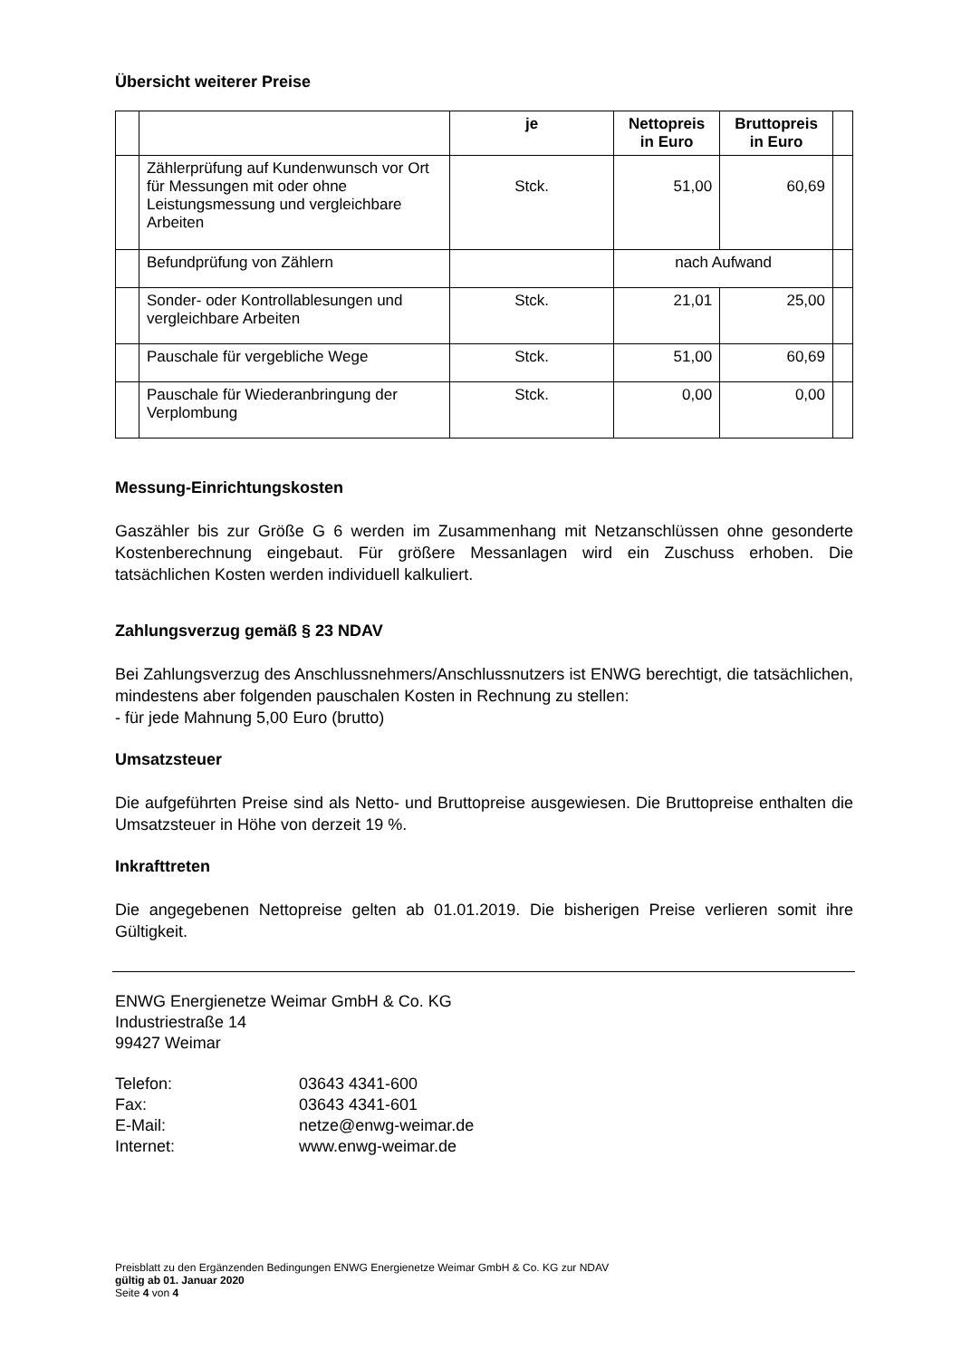Übersicht weiterer Preise
| | | je | Nettopreis in Euro | Bruttopreis in Euro | |
| --- | --- | --- | --- | --- | --- |
| | Zählerprüfung auf Kundenwunsch vor Ort für Messungen mit oder ohne Leistungsmessung und vergleichbare Arbeiten | Stck. | 51,00 | 60,69 | |
| | Befundprüfung von Zählern | | nach Aufwand | | |
| | Sonder- oder Kontrollablesungen und vergleichbare Arbeiten | Stck. | 21,01 | 25,00 | |
| | Pauschale für vergebliche Wege | Stck. | 51,00 | 60,69 | |
| | Pauschale für Wiederanbringung der Verplombung | Stck. | 0,00 | 0,00 | |
Messung-Einrichtungskosten
Gaszähler bis zur Größe G 6 werden im Zusammenhang mit Netzanschlüssen ohne gesonderte Kostenberechnung eingebaut. Für größere Messanlagen wird ein Zuschuss erhoben. Die tatsächlichen Kosten werden individuell kalkuliert.
Zahlungsverzug gemäß § 23 NDAV
Bei Zahlungsverzug des Anschlussnehmers/Anschlussnutzers ist ENWG berechtigt, die tatsächlichen, mindestens aber folgenden pauschalen Kosten in Rechnung zu stellen:
- für jede Mahnung 5,00 Euro (brutto)
Umsatzsteuer
Die aufgeführten Preise sind als Netto- und Bruttopreise ausgewiesen. Die Bruttopreise enthalten die Umsatzsteuer in Höhe von derzeit 19 %.
Inkrafttreten
Die angegebenen Nettopreise gelten ab 01.01.2019. Die bisherigen Preise verlieren somit ihre Gültigkeit.
ENWG Energienetze Weimar GmbH & Co. KG
Industriestraße 14
99427 Weimar
| Telefon: | 03643 4341-600 |
| Fax: | 03643 4341-601 |
| E-Mail: | netze@enwg-weimar.de |
| Internet: | www.enwg-weimar.de |
Preisblatt zu den Ergänzenden Bedingungen ENWG Energienetze Weimar GmbH & Co. KG zur NDAV
gültig ab 01. Januar 2020
Seite 4 von 4